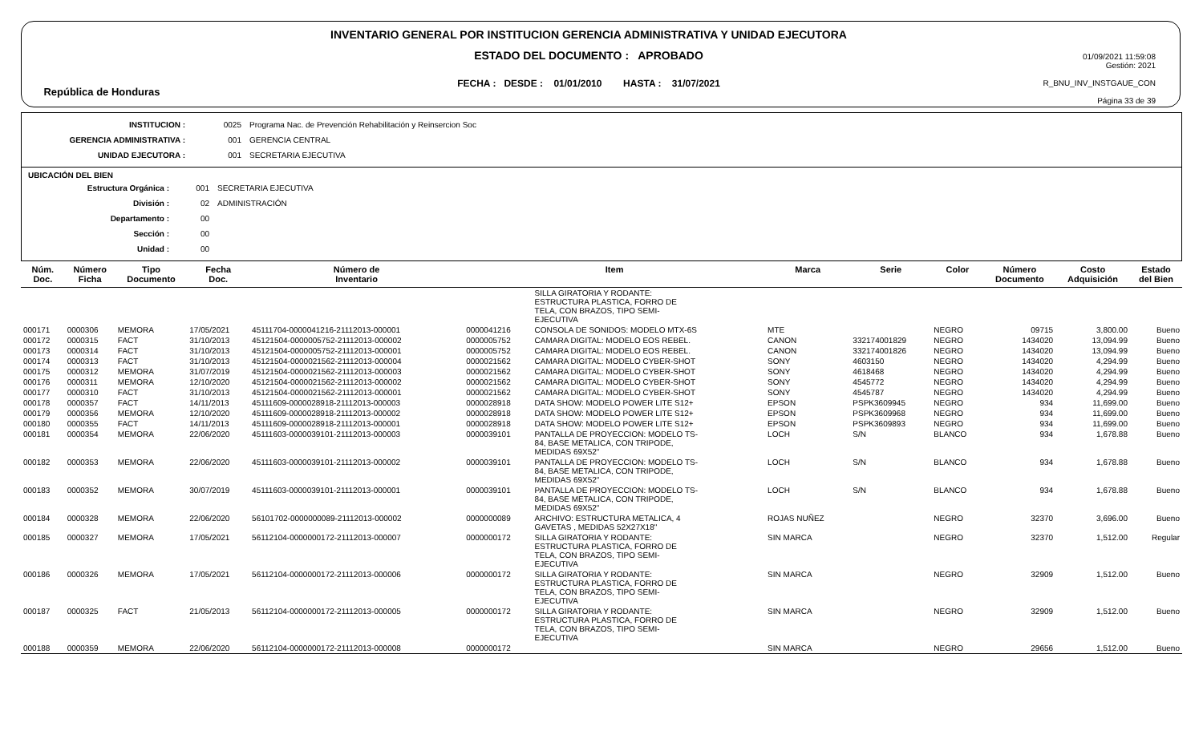República de Honduras
INVENTARIO GENERAL POR INSTITUCION GERENCIA ADMINISTRATIVA Y UNIDAD EJECUTORA
ESTADO DEL DOCUMENTO : APROBADO
FECHA : DESDE : 01/01/2010 HASTA : 31/07/2021
01/09/2021 11:59:08
Gestión: 2021
R_BNU_INV_INSTGAUE_CON
Página 33 de 39
| INSTITUCION : | 0025 | Programa Nac. de Prevención Rehabilitación y Reinsercion Soc |
| GERENCIA ADMINISTRATIVA : | 001 | GERENCIA CENTRAL |
| UNIDAD EJECUTORA : | 001 | SECRETARIA EJECUTIVA |
UBICACIÓN DEL BIEN
| Estructura Orgánica : | 001 | SECRETARIA EJECUTIVA |
| División : | 02 | ADMINISTRACIÓN |
| Departamento : | 00 | |
| Sección : | 00 | |
| Unidad : | 00 | |
| Núm. Doc. | Número Ficha | Tipo Documento | Fecha Doc. | Número de Inventario | Item | | Marca | Serie | Color | Número Documento | Costo Adquisición | Estado del Bien |
| --- | --- | --- | --- | --- | --- | --- | --- | --- | --- | --- | --- | --- |
| | | | | | | SILLA GIRATORIA Y RODANTE: ESTRUCTURA PLASTICA, FORRO DE TELA, CON BRAZOS, TIPO SEMI- EJECUTIVA | | | | | | |
| 000171 | 0000306 | MEMORA | 17/05/2021 | 45111704-0000041216-21112013-000001 | 0000041216 | CONSOLA DE SONIDOS: MODELO MTX-6S | MTE | | NEGRO | 09715 | 3,800.00 | Bueno |
| 000172 | 0000315 | FACT | 31/10/2013 | 45121504-0000005752-21112013-000002 | 0000005752 | CAMARA DIGITAL: MODELO EOS REBEL. | CANON | 332174001829 | NEGRO | 1434020 | 13,094.99 | Bueno |
| 000173 | 0000314 | FACT | 31/10/2013 | 45121504-0000005752-21112013-000001 | 0000005752 | CAMARA DIGITAL: MODELO EOS REBEL. | CANON | 332174001826 | NEGRO | 1434020 | 13,094.99 | Bueno |
| 000174 | 0000313 | FACT | 31/10/2013 | 45121504-0000021562-21112013-000004 | 0000021562 | CAMARA DIGITAL: MODELO CYBER-SHOT | SONY | 4603150 | NEGRO | 1434020 | 4,294.99 | Bueno |
| 000175 | 0000312 | MEMORA | 31/07/2019 | 45121504-0000021562-21112013-000003 | 0000021562 | CAMARA DIGITAL: MODELO CYBER-SHOT | SONY | 4618468 | NEGRO | 1434020 | 4,294.99 | Bueno |
| 000176 | 0000311 | MEMORA | 12/10/2020 | 45121504-0000021562-21112013-000002 | 0000021562 | CAMARA DIGITAL: MODELO CYBER-SHOT | SONY | 4545772 | NEGRO | 1434020 | 4,294.99 | Bueno |
| 000177 | 0000310 | FACT | 31/10/2013 | 45121504-0000021562-21112013-000001 | 0000021562 | CAMARA DIGITAL: MODELO CYBER-SHOT | SONY | 4545787 | NEGRO | 1434020 | 4,294.99 | Bueno |
| 000178 | 0000357 | FACT | 14/11/2013 | 45111609-0000028918-21112013-000003 | 0000028918 | DATA SHOW: MODELO POWER LITE S12+ | EPSON | PSPK3609945 | NEGRO | 934 | 11,699.00 | Bueno |
| 000179 | 0000356 | MEMORA | 12/10/2020 | 45111609-0000028918-21112013-000002 | 0000028918 | DATA SHOW: MODELO POWER LITE S12+ | EPSON | PSPK3609968 | NEGRO | 934 | 11,699.00 | Bueno |
| 000180 | 0000355 | FACT | 14/11/2013 | 45111609-0000028918-21112013-000001 | 0000028918 | DATA SHOW: MODELO POWER LITE S12+ | EPSON | PSPK3609893 | NEGRO | 934 | 11,699.00 | Bueno |
| 000181 | 0000354 | MEMORA | 22/06/2020 | 45111603-0000039101-21112013-000003 | 0000039101 | PANTALLA DE PROYECCION: MODELO TS- 84, BASE METALICA, CON TRIPODE, MEDIDAS 69X52" | LOCH | S/N | BLANCO | 934 | 1,678.88 | Bueno |
| 000182 | 0000353 | MEMORA | 22/06/2020 | 45111603-0000039101-21112013-000002 | 0000039101 | PANTALLA DE PROYECCION: MODELO TS- 84, BASE METALICA, CON TRIPODE, MEDIDAS 69X52" | LOCH | S/N | BLANCO | 934 | 1,678.88 | Bueno |
| 000183 | 0000352 | MEMORA | 30/07/2019 | 45111603-0000039101-21112013-000001 | 0000039101 | PANTALLA DE PROYECCION: MODELO TS- 84, BASE METALICA, CON TRIPODE, MEDIDAS 69X52" | LOCH | S/N | BLANCO | 934 | 1,678.88 | Bueno |
| 000184 | 0000328 | MEMORA | 22/06/2020 | 56101702-0000000089-21112013-000002 | 0000000089 | ARCHIVO: ESTRUCTURA METALICA, 4 GAVETAS , MEDIDAS 52X27X18" | ROJAS NUÑEZ | | NEGRO | 32370 | 3,696.00 | Bueno |
| 000185 | 0000327 | MEMORA | 17/05/2021 | 56112104-0000000172-21112013-000007 | 0000000172 | SILLA GIRATORIA Y RODANTE: ESTRUCTURA PLASTICA, FORRO DE TELA, CON BRAZOS, TIPO SEMI- EJECUTIVA | SIN MARCA | | NEGRO | 32370 | 1,512.00 | Regular |
| 000186 | 0000326 | MEMORA | 17/05/2021 | 56112104-0000000172-21112013-000006 | 0000000172 | SILLA GIRATORIA Y RODANTE: ESTRUCTURA PLASTICA, FORRO DE TELA, CON BRAZOS, TIPO SEMI- EJECUTIVA | SIN MARCA | | NEGRO | 32909 | 1,512.00 | Bueno |
| 000187 | 0000325 | FACT | 21/05/2013 | 56112104-0000000172-21112013-000005 | 0000000172 | SILLA GIRATORIA Y RODANTE: ESTRUCTURA PLASTICA, FORRO DE TELA, CON BRAZOS, TIPO SEMI- EJECUTIVA | SIN MARCA | | NEGRO | 32909 | 1,512.00 | Bueno |
| 000188 | 0000359 | MEMORA | 22/06/2020 | 56112104-0000000172-21112013-000008 | 0000000172 | | SIN MARCA | | NEGRO | 29656 | 1,512.00 | Bueno |